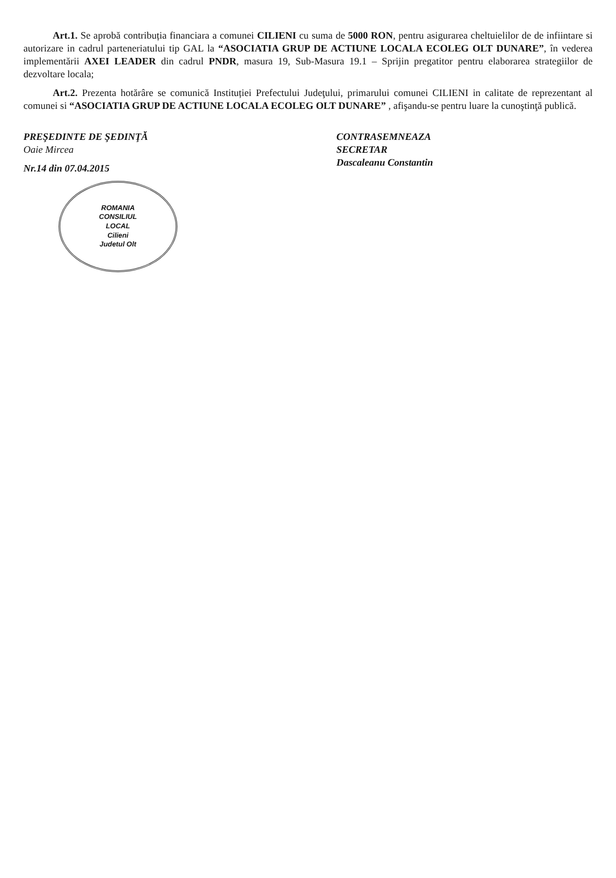Art.1. Se aprobă contribuția financiara a comunei CILIENI cu suma de 5000 RON, pentru asigurarea cheltuielilor de de infiintare si autorizare in cadrul parteneriatului tip GAL la “ASOCIATIA GRUP DE ACTIUNE LOCALA ECOLEG OLT DUNARE”, în vederea implementării AXEI LEADER din cadrul PNDR, masura 19, Sub-Masura 19.1 – Sprijin pregatitor pentru elaborarea strategiilor de dezvoltare locala;
Art.2. Prezenta hotărâre se comunică Instituției Prefectului Judeţului, primarului comunei CILIENI in calitate de reprezentant al comunei si “ASOCIATIA GRUP DE ACTIUNE LOCALA ECOLEG OLT DUNARE” , afişandu-se pentru luare la cunoştinţă publică.
PREŞEDINTE DE ŞEDINŢĂ
Oaie Mircea
Nr.14 din 07.04.2015
ROMANIA
CONSILIUL
LOCAL
Cilieni
Judetul Olt
CONTRASEMNEAZA
SECRETAR
Dascaleanu Constantin